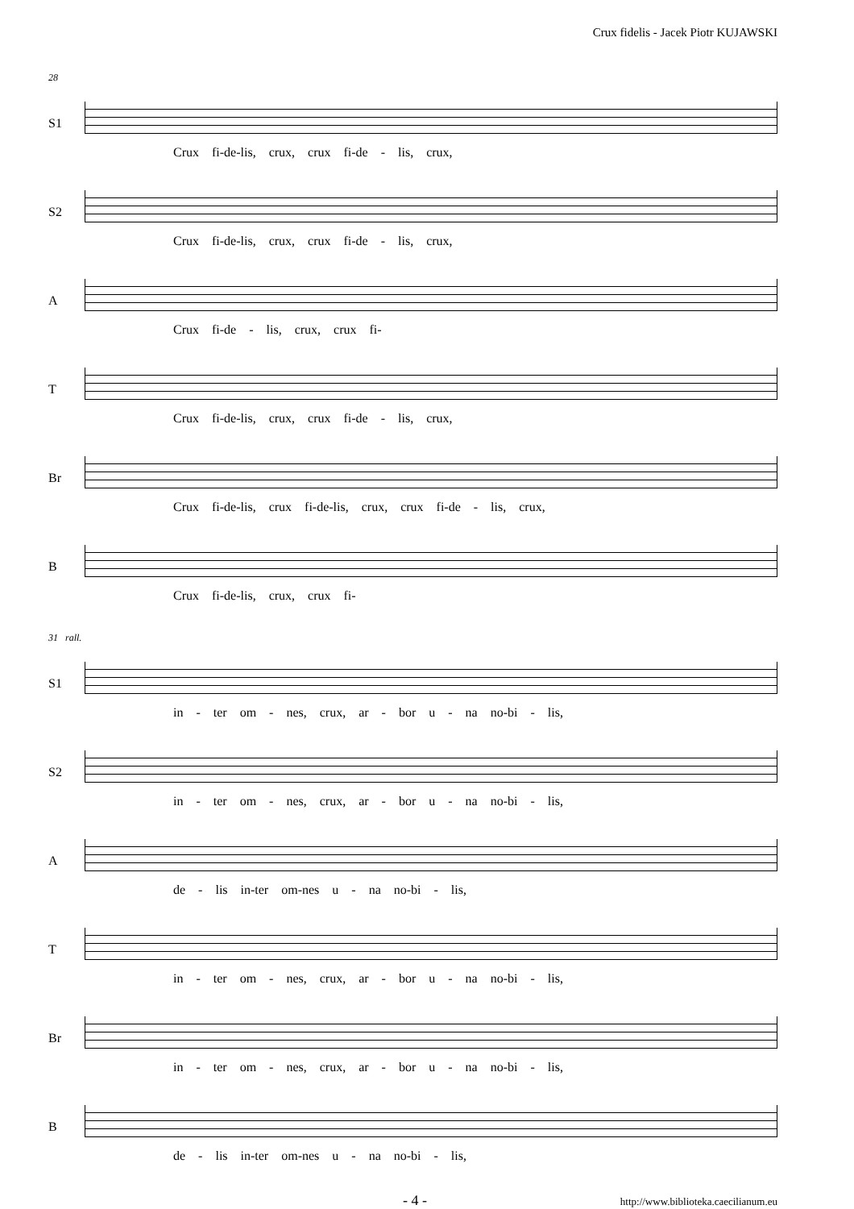Crux fidelis - Jacek Piotr KUJAWSKI
28
S1
Crux fi-de-lis, crux, crux fi-de - lis, crux,
S2
Crux fi-de-lis, crux, crux fi-de - lis, crux,
A
Crux fi-de - lis, crux, crux fi-
T
Crux fi-de-lis, crux, crux fi-de - lis, crux,
Br
Crux fi-de-lis, crux fi-de-lis, crux, crux fi-de - lis, crux,
B
Crux fi-de-lis, crux, crux fi-
31 rall.
S1
in - ter om - nes, crux, ar - bor u - na no-bi - lis,
S2
in - ter om - nes, crux, ar - bor u - na no-bi - lis,
A
de - lis in-ter om-nes u - na no-bi - lis,
T
in - ter om - nes, crux, ar - bor u - na no-bi - lis,
Br
in - ter om - nes, crux, ar - bor u - na no-bi - lis,
B
de - lis in-ter om-nes u - na no-bi - lis,
- 4 - http://www.biblioteka.caecilianum.eu